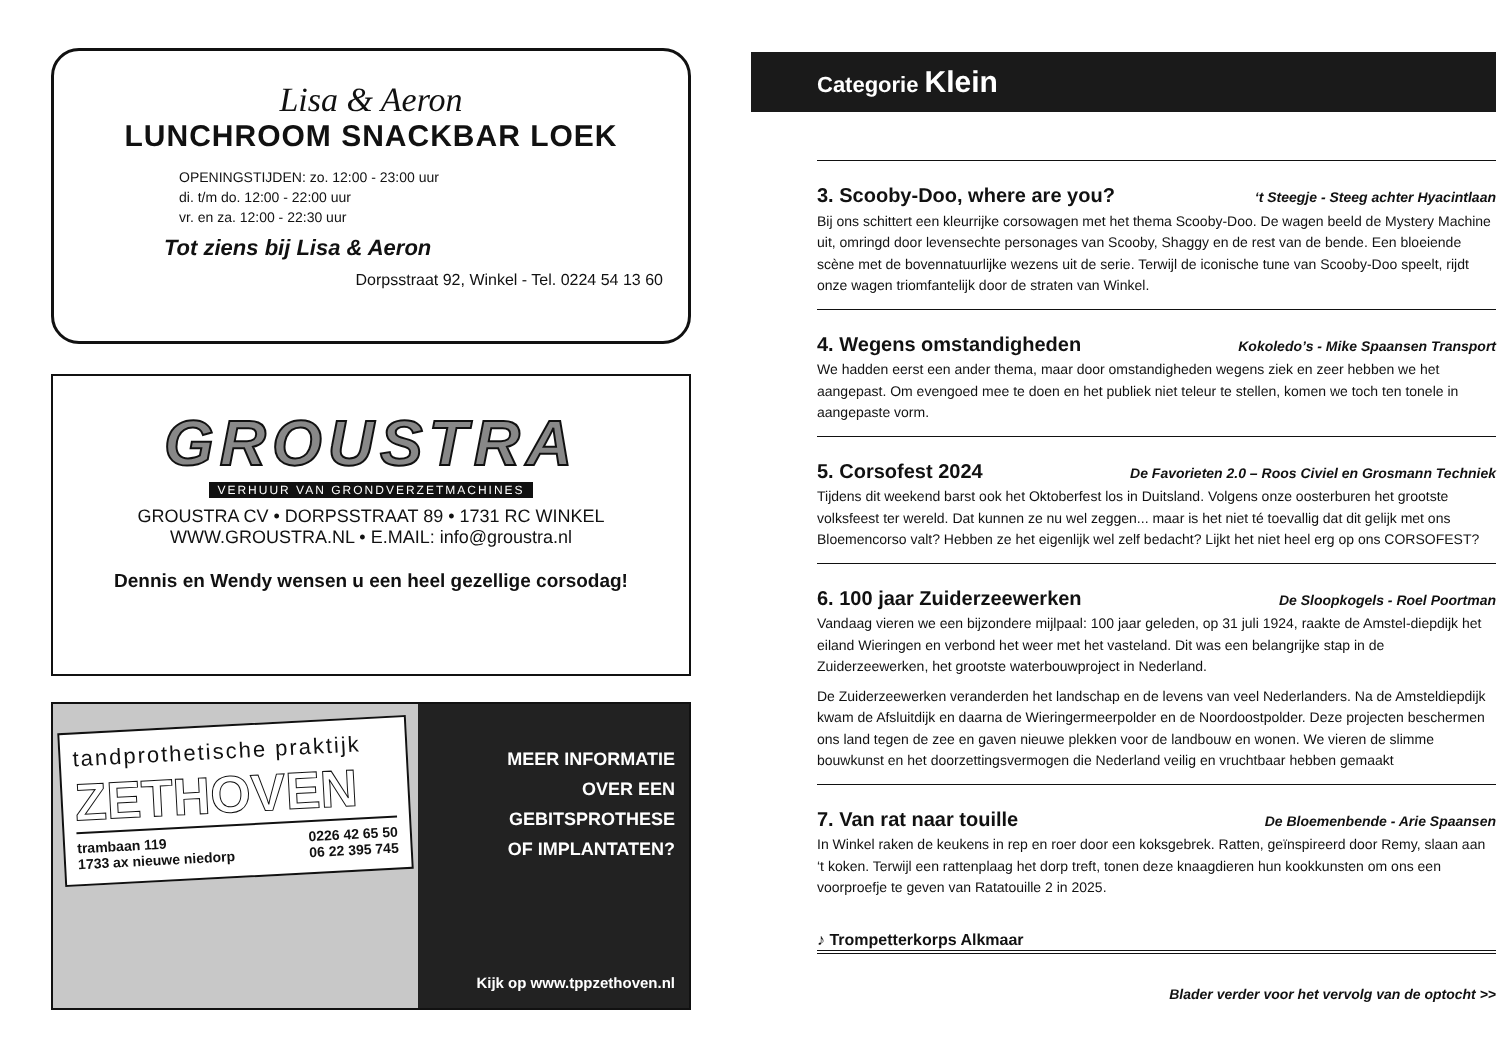Lisa & Aeron
LUNCHROOM SNACKBAR LOEK
OPENINGSTIJDEN: zo. 12:00 - 23:00 uur
di. t/m do. 12:00 - 22:00 uur
vr. en za. 12:00 - 22:30 uur
Tot ziens bij Lisa & Aeron
Dorpsstraat 92, Winkel - Tel. 0224 54 13 60
GROUSTRA
VERHUUR VAN GRONDVERZETMACHINES
GROUSTRA CV • DORPSSTRAAT 89 • 1731 RC WINKEL
WWW.GROUSTRA.NL • E.MAIL: info@groustra.nl
Dennis en Wendy wensen u een heel gezellige corsodag!
tandprothetische praktijk
ZETHOVEN
trambaan 119
1733 ax nieuwe niedorp
0226 42 65 50
06 22 395 745
MEER INFORMATIE
OVER EEN
GEBITSPROTHESE
OF IMPLANTATEN?
Kijk op www.tppzethoven.nl
Categorie Klein
3. Scooby-Doo, where are you? ‘t Steegje - Steeg achter Hyacintlaan
Bij ons schittert een kleurrijke corsowagen met het thema Scooby-Doo. De wagen beeld de Mystery Machine uit, omringd door levensechte personages van Scooby, Shaggy en de rest van de bende. Een bloeiende scène met de bovennatuurlijke wezens uit de serie. Terwijl de iconische tune van Scooby-Doo speelt, rijdt onze wagen triomfantelijk door de straten van Winkel.
4. Wegens omstandigheden Kokoledo’s - Mike Spaansen Transport
We hadden eerst een ander thema, maar door omstandigheden wegens ziek en zeer hebben we het aangepast. Om evengoed mee te doen en het publiek niet teleur te stellen, komen we toch ten tonele in aangepaste vorm.
5. Corsofest 2024 De Favorieten 2.0 – Roos Civiel en Grosmann Techniek
Tijdens dit weekend barst ook het Oktoberfest los in Duitsland. Volgens onze oosterburen het grootste volksfeest ter wereld. Dat kunnen ze nu wel zeggen... maar is het niet té toevallig dat dit gelijk met ons Bloemencorso valt? Hebben ze het eigenlijk wel zelf bedacht? Lijkt het niet heel erg op ons CORSOFEST?
6. 100 jaar Zuiderzeewerken De Sloopkogels - Roel Poortman
Vandaag vieren we een bijzondere mijlpaal: 100 jaar geleden, op 31 juli 1924, raakte de Amstel-diepdijk het eiland Wieringen en verbond het weer met het vasteland. Dit was een belangrijke stap in de Zuiderzeewerken, het grootste waterbouwproject in Nederland.
De Zuiderzeewerken veranderden het landschap en de levens van veel Nederlanders. Na de Amsteldiepdijk kwam de Afsluitdijk en daarna de Wieringermeerpolder en de Noordoostpolder. Deze projecten beschermen ons land tegen de zee en gaven nieuwe plekken voor de landbouw en wonen. We vieren de slimme bouwkunst en het doorzettingsvermogen die Nederland veilig en vruchtbaar hebben gemaakt
7. Van rat naar touille De Bloemenbende - Arie Spaansen
In Winkel raken de keukens in rep en roer door een koksgebrek. Ratten, geïnspireerd door Remy, slaan aan ‘t koken. Terwijl een rattenplaag het dorp treft, tonen deze knaagdieren hun kookkunsten om ons een voorproefje te geven van Ratatouille 2 in 2025.
♪ Trompetterkorps Alkmaar
Blader verder voor het vervolg van de optocht >>